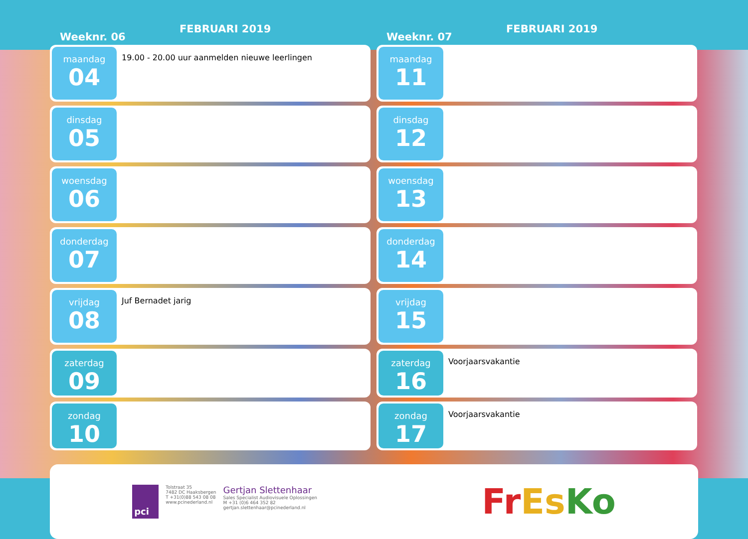Weeknr. 06
FEBRUARI 2019
maandag
04
19.00 - 20.00 uur aanmelden nieuwe leerlingen
dinsdag
05
woensdag
06
donderdag
07
vrijdag
08
Juf Bernadet jarig
zaterdag
09
zondag
10
Weeknr. 07
FEBRUARI 2019
maandag
11
dinsdag
12
woensdag
13
donderdag
14
vrijdag
15
zaterdag
16
Voorjaarsvakantie
zondag
17
Voorjaarsvakantie
pci
Tolstraat 35
7482 DC Haaksbergen
T +31(0)88 543 08 08
www.pcinederland.nl
Gertjan Slettenhaar
Sales Specialist Audiovisuele Oplossingen
M +31 (0)6 464 352 82
gertjan.slettenhaar@pcinederland.nl
FrEs Ko